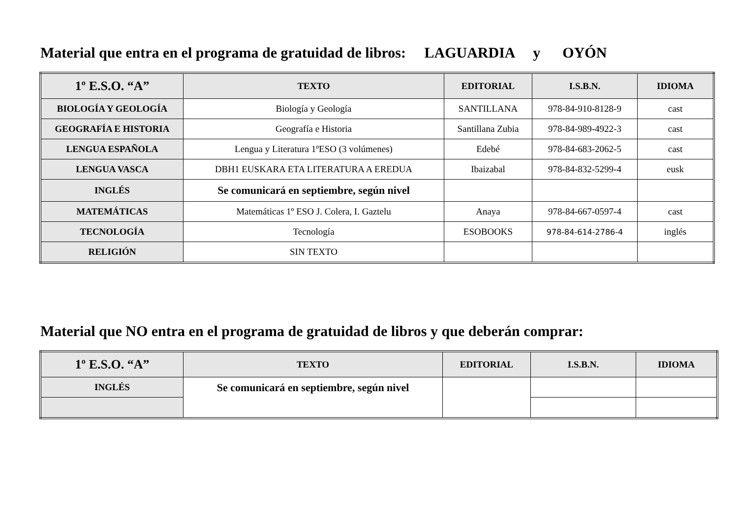Material que entra en el programa de gratuidad de libros: LAGUARDIA y OYÓN
| 1º E.S.O. “A” | TEXTO | EDITORIAL | I.S.B.N. | IDIOMA |
| --- | --- | --- | --- | --- |
| BIOLOGÍA Y GEOLOGÍA | Biología y Geología | SANTILLANA | 978-84-910-8128-9 | cast |
| GEOGRAFÍA E HISTORIA | Geografía e Historia | Santillana Zubia | 978-84-989-4922-3 | cast |
| LENGUA ESPAÑOLA | Lengua y Literatura 1ºESO (3 volúmenes) | Edebé | 978-84-683-2062-5 | cast |
| LENGUA VASCA | DBH1 EUSKARA ETA LITERATURA A EREDUA | Ibaizabal | 978-84-832-5299-4 | eusk |
| INGLÉS | Se comunicará en septiembre, según nivel | | | |
| MATEMÁTICAS | Matemáticas 1º ESO J. Colera, I. Gaztelu | Anaya | 978-84-667-0597-4 | cast |
| TECNOLOGÍA | Tecnología | ESOBOOKS | 978-84-614-2786-4 | inglés |
| RELIGIÓN | SIN TEXTO | | | |
Material que NO entra en el programa de gratuidad de libros y que deberán comprar:
| 1º E.S.O. “A” | TEXTO | EDITORIAL | I.S.B.N. | IDIOMA |
| --- | --- | --- | --- | --- |
| INGLÉS | Se comunicará en septiembre, según nivel | | | |